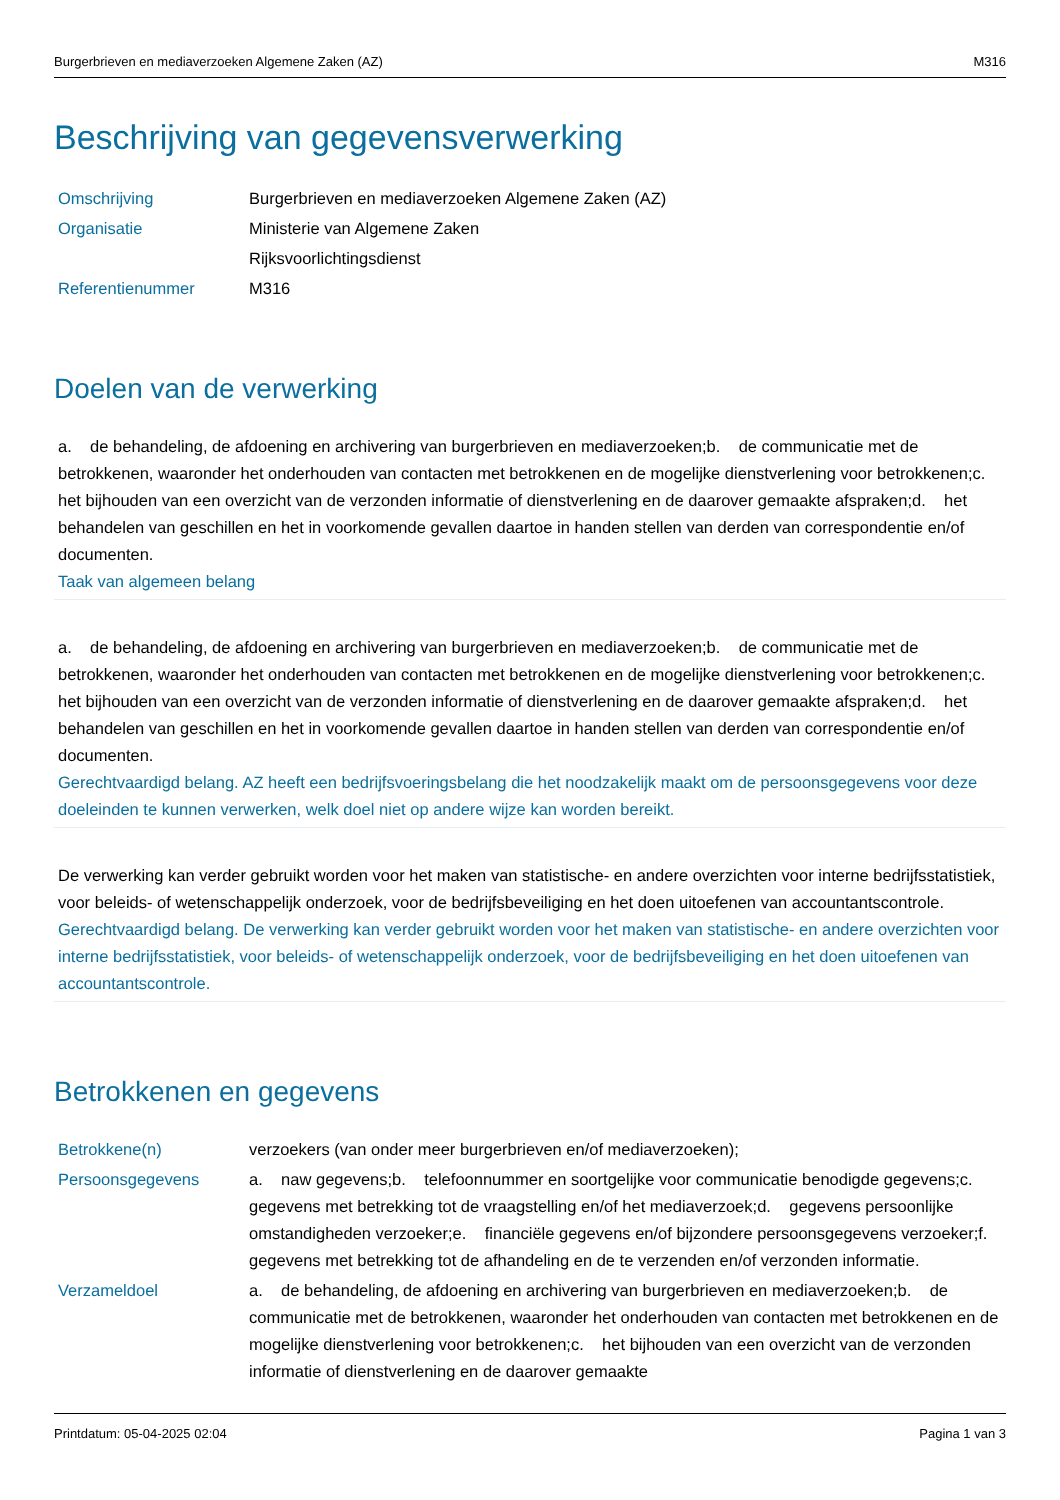Burgerbrieven en mediaverzoeken Algemene Zaken (AZ) M316
Beschrijving van gegevensverwerking
| Omschrijving | Burgerbrieven en mediaverzoeken Algemene Zaken (AZ) |
| Organisatie | Ministerie van Algemene Zaken |
| | Rijksvoorlichtingsdienst |
| Referentienummer | M316 |
Doelen van de verwerking
a. de behandeling, de afdoening en archivering van burgerbrieven en mediaverzoeken;b. de communicatie met de betrokkenen, waaronder het onderhouden van contacten met betrokkenen en de mogelijke dienstverlening voor betrokkenen;c. het bijhouden van een overzicht van de verzonden informatie of dienstverlening en de daarover gemaakte afspraken;d. het behandelen van geschillen en het in voorkomende gevallen daartoe in handen stellen van derden van correspondentie en/of documenten.
Taak van algemeen belang
a. de behandeling, de afdoening en archivering van burgerbrieven en mediaverzoeken;b. de communicatie met de betrokkenen, waaronder het onderhouden van contacten met betrokkenen en de mogelijke dienstverlening voor betrokkenen;c. het bijhouden van een overzicht van de verzonden informatie of dienstverlening en de daarover gemaakte afspraken;d. het behandelen van geschillen en het in voorkomende gevallen daartoe in handen stellen van derden van correspondentie en/of documenten.
Gerechtvaardigd belang. AZ heeft een bedrijfsvoeringsbelang die het noodzakelijk maakt om de persoonsgegevens voor deze doeleinden te kunnen verwerken, welk doel niet op andere wijze kan worden bereikt.
De verwerking kan verder gebruikt worden voor het maken van statistische- en andere overzichten voor interne bedrijfsstatistiek, voor beleids- of wetenschappelijk onderzoek, voor de bedrijfsbeveiliging en het doen uitoefenen van accountantscontrole.
Gerechtvaardigd belang. De verwerking kan verder gebruikt worden voor het maken van statistische- en andere overzichten voor interne bedrijfsstatistiek, voor beleids- of wetenschappelijk onderzoek, voor de bedrijfsbeveiliging en het doen uitoefenen van accountantscontrole.
Betrokkenen en gegevens
| Betrokkene(n) | verzoekers (van onder meer burgerbrieven en/of mediaverzoeken); |
| Persoonsgegevens | a. naw gegevens;b. telefoonnummer en soortgelijke voor communicatie benodigde gegevens;c. gegevens met betrekking tot de vraagstelling en/of het mediaverzoek;d. gegevens persoonlijke omstandigheden verzoeker;e. financiële gegevens en/of bijzondere persoonsgegevens verzoeker;f. gegevens met betrekking tot de afhandeling en de te verzenden en/of verzonden informatie. |
| Verzameldoel | a. de behandeling, de afdoening en archivering van burgerbrieven en mediaverzoeken;b. de communicatie met de betrokkenen, waaronder het onderhouden van contacten met betrokkenen en de mogelijke dienstverlening voor betrokkenen;c. het bijhouden van een overzicht van de verzonden informatie of dienstverlening en de daarover gemaakte |
Printdatum: 05-04-2025 02:04 Pagina 1 van 3